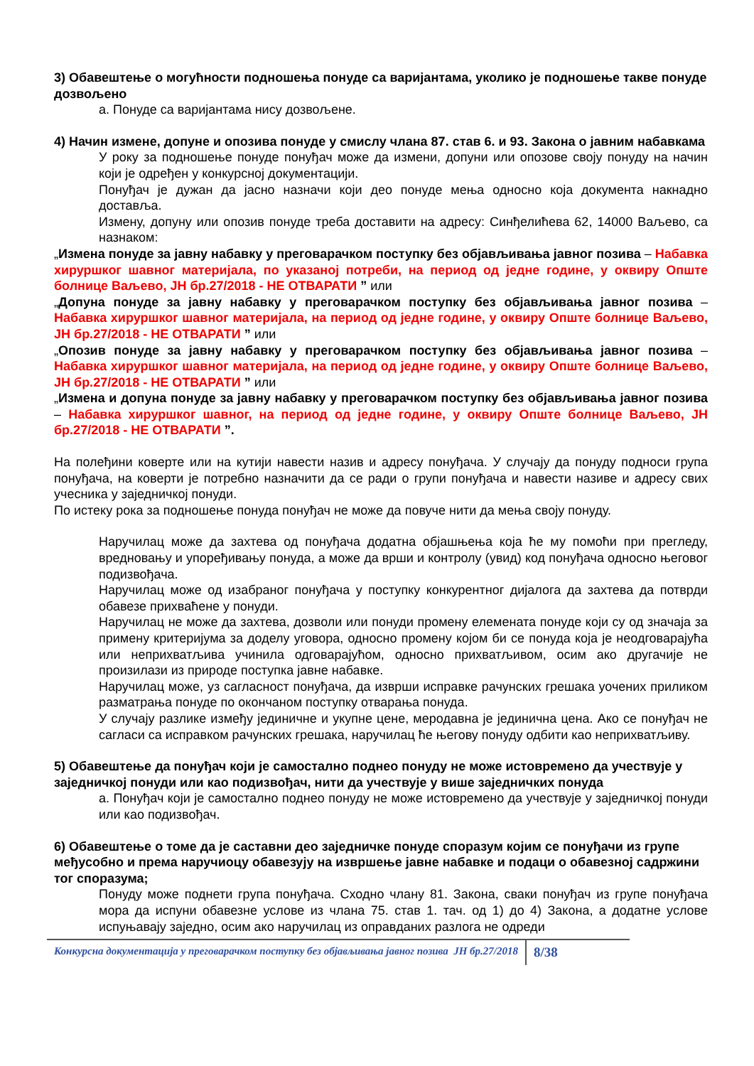3) Обавештење о могућности подношења понуде са варијантама, уколико је подношење такве понуде дозвољено
а. Понуде са варијантама нису дозвољене.
4) Начин измене, допуне и опозива понуде у смислу члана 87. став 6. и 93. Закона о јавним набавкама
У року за подношење понуде понуђач може да измени, допуни или опозове своју понуду на начин који је одређен у конкурсној документацији.
Понуђач је дужан да јасно назначи који део понуде мења односно која документа накнадно доставља.
Измену, допуну или опозив понуде треба доставити на адресу: Синђелићева 62, 14000 Ваљево, са назнаком:
„Измена понуде за јавну набавку у преговарачком поступку без објављивања јавног позива – Набавка хируршког шавног материјала, по указаној потреби, на период од једне године, у оквиру Опште болнице Ваљево, ЈН бр.27/2018 - НЕ ОТВАРАТИ ” или
„Допуна понуде за јавну набавку у преговарачком поступку без објављивања јавног позива – Набавка хируршког шавног материјала, на период од једне године, у оквиру Опште болнице Ваљево, ЈН бр.27/2018 - НЕ ОТВАРАТИ ” или
„Опозив понуде за јавну набавку у преговарачком поступку без објављивања јавног позива – Набавка хируршког шавног материјала, на период од једне године, у оквиру Опште болнице Ваљево, ЈН бр.27/2018 - НЕ ОТВАРАТИ ” или
„Измена и допуна понуде за јавну набавку у преговарачком поступку без објављивања јавног позива – Набавка хируршког шавног, на период од једне године, у оквиру Опште болнице Ваљево, ЈН бр.27/2018 - НЕ ОТВАРАТИ ”.
На полеђини коверте или на кутији навести назив и адресу понуђача. У случају да понуду подноси група понуђача, на коверти је потребно назначити да се ради о групи понуђача и навести називе и адресу свих учесника у заједничкој понуди.
По истеку рока за подношење понуда понуђач не може да повуче нити да мења своју понуду.
Наручилац може да захтева од понуђача додатна објашњења која ће му помоћи при прегледу, вредновању и упоређивању понуда, а може да врши и контролу (увид) код понуђача односно његовог подизвођача.
Наручилац може од изабраног понуђача у поступку конкурентног дијалога да захтева да потврди обавезе прихваћене у понуди.
Наручилац не може да захтева, дозволи или понуди промену елемената понуде који су од значаја за примену критеријума за доделу уговора, односно промену којом би се понуда која је неодговарајућа или неприхватљива учинила одговарајућом, односно прихватљивом, осим ако другачије не произилази из природе поступка јавне набавке.
Наручилац може, уз сагласност понуђача, да изврши исправке рачунских грешака уочених приликом разматрања понуде по окончаном поступку отварања понуда.
У случају разлике између јединичне и укупне цене, меродавна је јединична цена. Ако се понуђач не сагласи са исправком рачунских грешака, наручилац ће његову понуду одбити као неприхватљиву.
5) Обавештење да понуђач који је самостално поднео понуду не може истовремено да учествује у заједничкој понуди или као подизвођач, нити да учествује у више заједничких понуда
а. Понуђач који је самостално поднео понуду не може истовремено да учествује у заједничкој понуди или као подизвођач.
6) Обавештење о томе да је саставни део заједничке понуде споразум којим се понуђачи из групе међусобно и према наручиоцу обавезују на извршење јавне набавке и подаци о обавезној садржини тог споразума;
Понуду може поднети група понуђача. Сходно члану 81. Закона, сваки понуђач из групе понуђача мора да испуни обавезне услове из члана 75. став 1. тач. од 1) до 4) Закона, а додатне услове испуњавају заједно, осим ако наручилац из оправданих разлога не одреди
Конкурсна документација у преговарачком поступку без објављивања јавног позива ЈН бр.27/2018 8/38